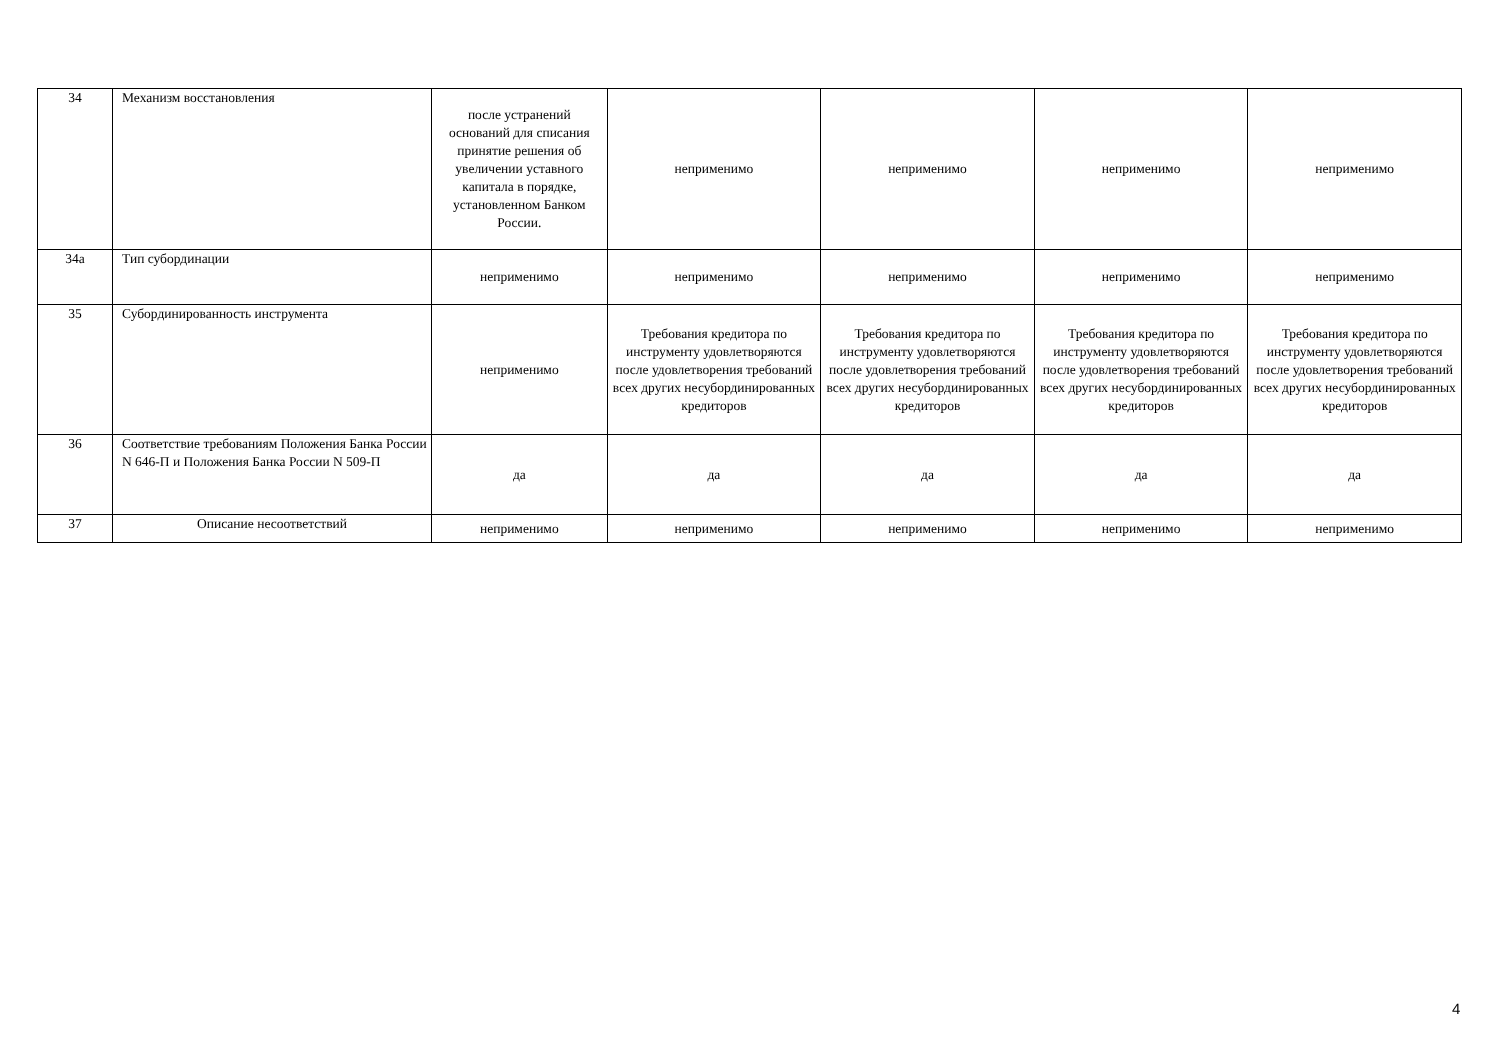| 34 | Механизм восстановления | после устранений оснований для списания принятие решения об увеличении уставного капитала в порядке, установленном Банком России. | неприменимо | неприменимо | неприменимо | неприменимо |
| 34а | Тип субординации | неприменимо | неприменимо | неприменимо | неприменимо | неприменимо |
| 35 | Субординированность инструмента | неприменимо | Требования кредитора по инструменту удовлетворяются после удовлетворения требований всех других несубординированных кредиторов | Требования кредитора по инструменту удовлетворяются после удовлетворения требований всех других несубординированных кредиторов | Требования кредитора по инструменту удовлетворяются после удовлетворения требований всех других несубординированных кредиторов | Требования кредитора по инструменту удовлетворяются после удовлетворения требований всех других несубординированных кредиторов |
| 36 | Соответствие требованиям Положения Банка России N 646-П и Положения Банка России N 509-П | да | да | да | да | да |
| 37 | Описание несоответствий | неприменимо | неприменимо | неприменимо | неприменимо | неприменимо |
4